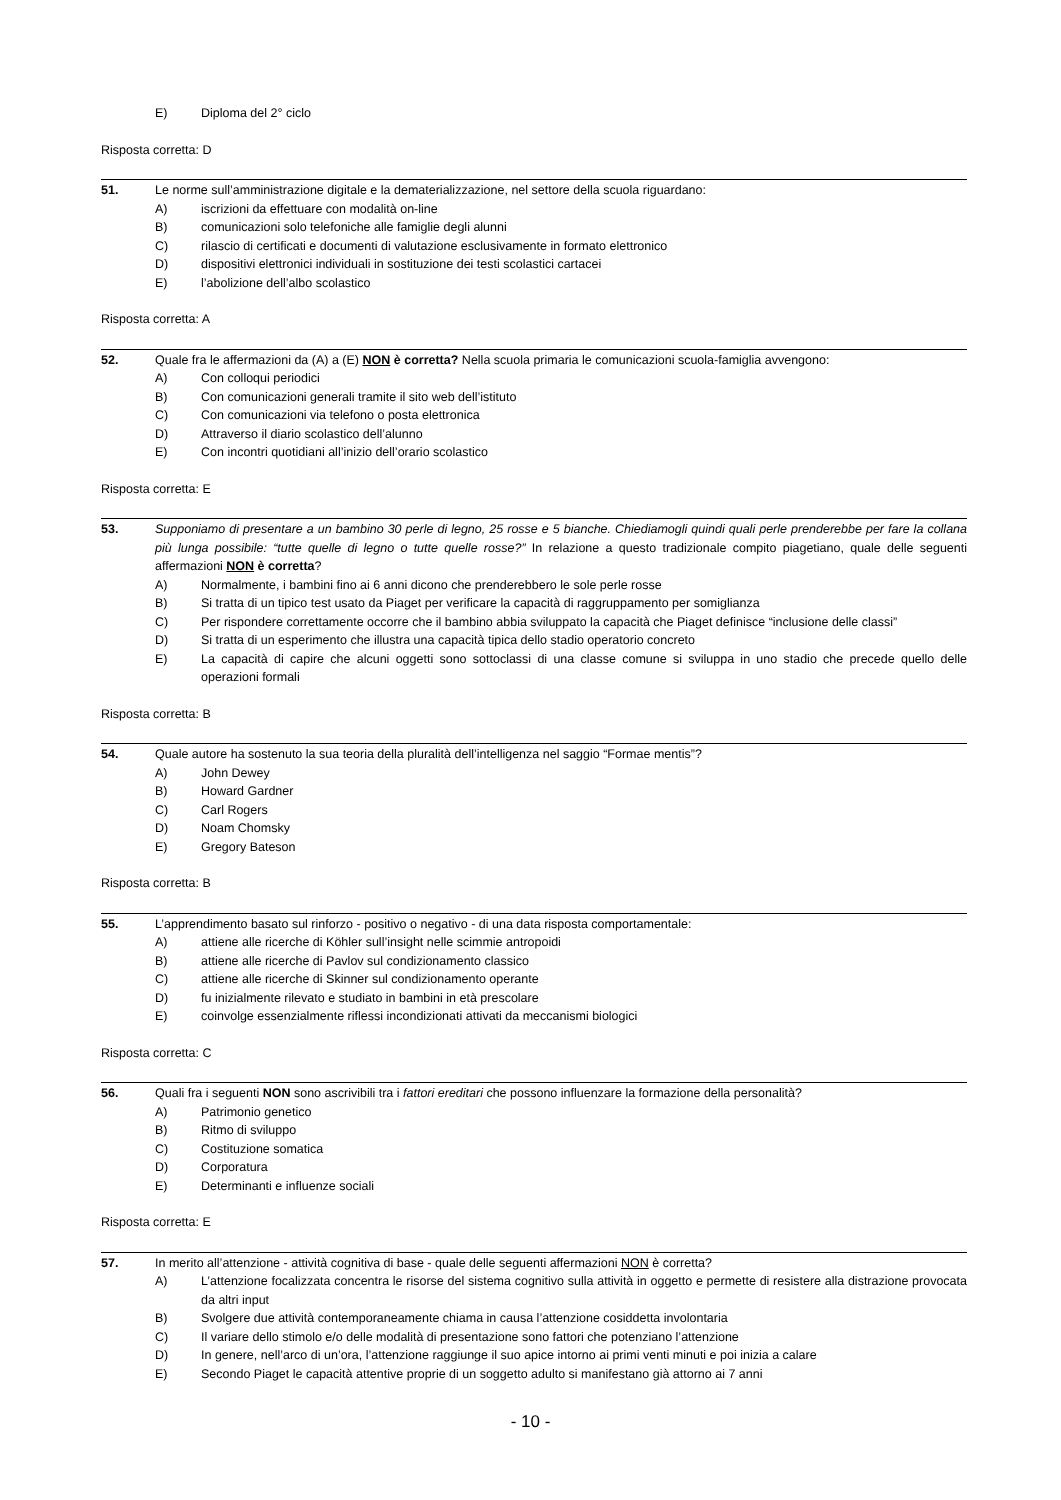E) Diploma del 2° ciclo
Risposta corretta: D
51. Le norme sull’amministrazione digitale e la dematerializzazione, nel settore della scuola riguardano:
A) iscrizioni da effettuare con modalità on-line
B) comunicazioni solo telefoniche alle famiglie degli alunni
C) rilascio di certificati e documenti di valutazione esclusivamente in formato elettronico
D) dispositivi elettronici individuali in sostituzione dei testi scolastici cartacei
E) l’abolizione dell’albo scolastico
Risposta corretta: A
52. Quale fra le affermazioni da (A) a (E) NON è corretta? Nella scuola primaria le comunicazioni scuola-famiglia avvengono:
A) Con colloqui periodici
B) Con comunicazioni generali tramite il sito web dell’istituto
C) Con comunicazioni via telefono o posta elettronica
D) Attraverso il diario scolastico dell’alunno
E) Con incontri quotidiani all’inizio dell’orario scolastico
Risposta corretta: E
53. Supponiamo di presentare a un bambino 30 perle di legno, 25 rosse e 5 bianche. Chiediamogli quindi quali perle prenderebbe per fare la collana più lunga possibile: “tutte quelle di legno o tutte quelle rosse?” In relazione a questo tradizionale compito piagetiano, quale delle seguenti affermazioni NON è corretta?
A) Normalmente, i bambini fino ai 6 anni dicono che prenderebbero le sole perle rosse
B) Si tratta di un tipico test usato da Piaget per verificare la capacità di raggruppamento per somiglianza
C) Per rispondere correttamente occorre che il bambino abbia sviluppato la capacità che Piaget definisce “inclusione delle classi”
D) Si tratta di un esperimento che illustra una capacità tipica dello stadio operatorio concreto
E) La capacità di capire che alcuni oggetti sono sottoclassi di una classe comune si sviluppa in uno stadio che precede quello delle operazioni formali
Risposta corretta: B
54. Quale autore ha sostenuto la sua teoria della pluralità dell’intelligenza nel saggio “Formae mentis”?
A) John Dewey
B) Howard Gardner
C) Carl Rogers
D) Noam Chomsky
E) Gregory Bateson
Risposta corretta: B
55. L’apprendimento basato sul rinforzo - positivo o negativo - di una data risposta comportamentale:
A) attiene alle ricerche di Köhler sull’insight nelle scimmie antropoidi
B) attiene alle ricerche di Pavlov sul condizionamento classico
C) attiene alle ricerche di Skinner sul condizionamento operante
D) fu inizialmente rilevato e studiato in bambini in età prescolare
E) coinvolge essenzialmente riflessi incondizionati attivati da meccanismi biologici
Risposta corretta: C
56. Quali fra i seguenti NON sono ascrivibili tra i fattori ereditari che possono influenzare la formazione della personalità?
A) Patrimonio genetico
B) Ritmo di sviluppo
C) Costituzione somatica
D) Corporatura
E) Determinanti e influenze sociali
Risposta corretta: E
57. In merito all’attenzione - attività cognitiva di base - quale delle seguenti affermazioni NON è corretta?
A) L’attenzione focalizzata concentra le risorse del sistema cognitivo sulla attività in oggetto e permette di resistere alla distrazione provocata da altri input
B) Svolgere due attività contemporaneamente chiama in causa l’attenzione cosiddetta involontaria
C) Il variare dello stimolo e/o delle modalità di presentazione sono fattori che potenziano l’attenzione
D) In genere, nell’arco di un’ora, l’attenzione raggiunge il suo apice intorno ai primi venti minuti e poi inizia a calare
E) Secondo Piaget le capacità attentive proprie di un soggetto adulto si manifestano già attorno ai 7 anni
- 10 -